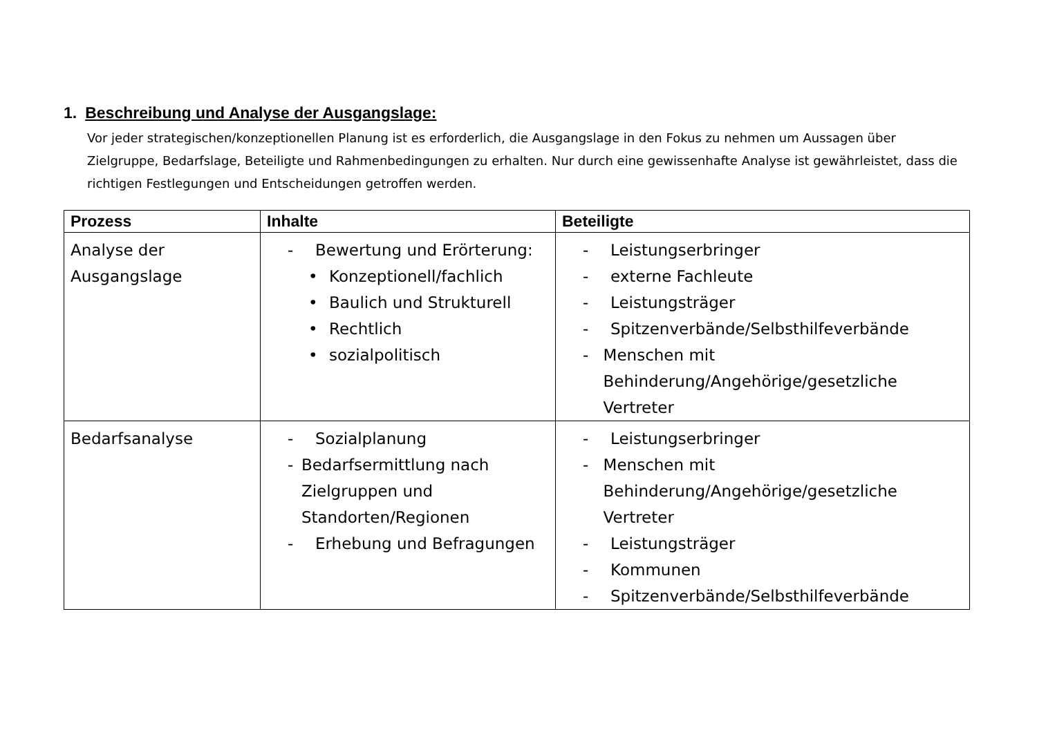1. Beschreibung und Analyse der Ausgangslage:
Vor jeder strategischen/konzeptionellen Planung ist es erforderlich, die Ausgangslage in den Fokus zu nehmen um Aussagen über Zielgruppe, Bedarfslage, Beteiligte und Rahmenbedingungen zu erhalten. Nur durch eine gewissenhafte Analyse ist gewährleistet, dass die richtigen Festlegungen und Entscheidungen getroffen werden.
| Prozess | Inhalte | Beteiligte |
| --- | --- | --- |
| Analyse der Ausgangslage | - Bewertung und Erörterung: • Konzeptionell/fachlich • Baulich und Strukturell • Rechtlich • sozialpolitisch | - Leistungserbringer - externe Fachleute - Leistungsträger - Spitzenverbände/Selbsthilfeverbände - Menschen mit Behinderung/Angehörige/gesetzliche Vertreter |
| Bedarfsanalyse | - Sozialplanung - Bedarfsermittlung nach Zielgruppen und Standorten/Regionen - Erhebung und Befragungen | - Leistungserbringer - Menschen mit Behinderung/Angehörige/gesetzliche Vertreter - Leistungsträger - Kommunen - Spitzenverbände/Selbsthilfeverbände |